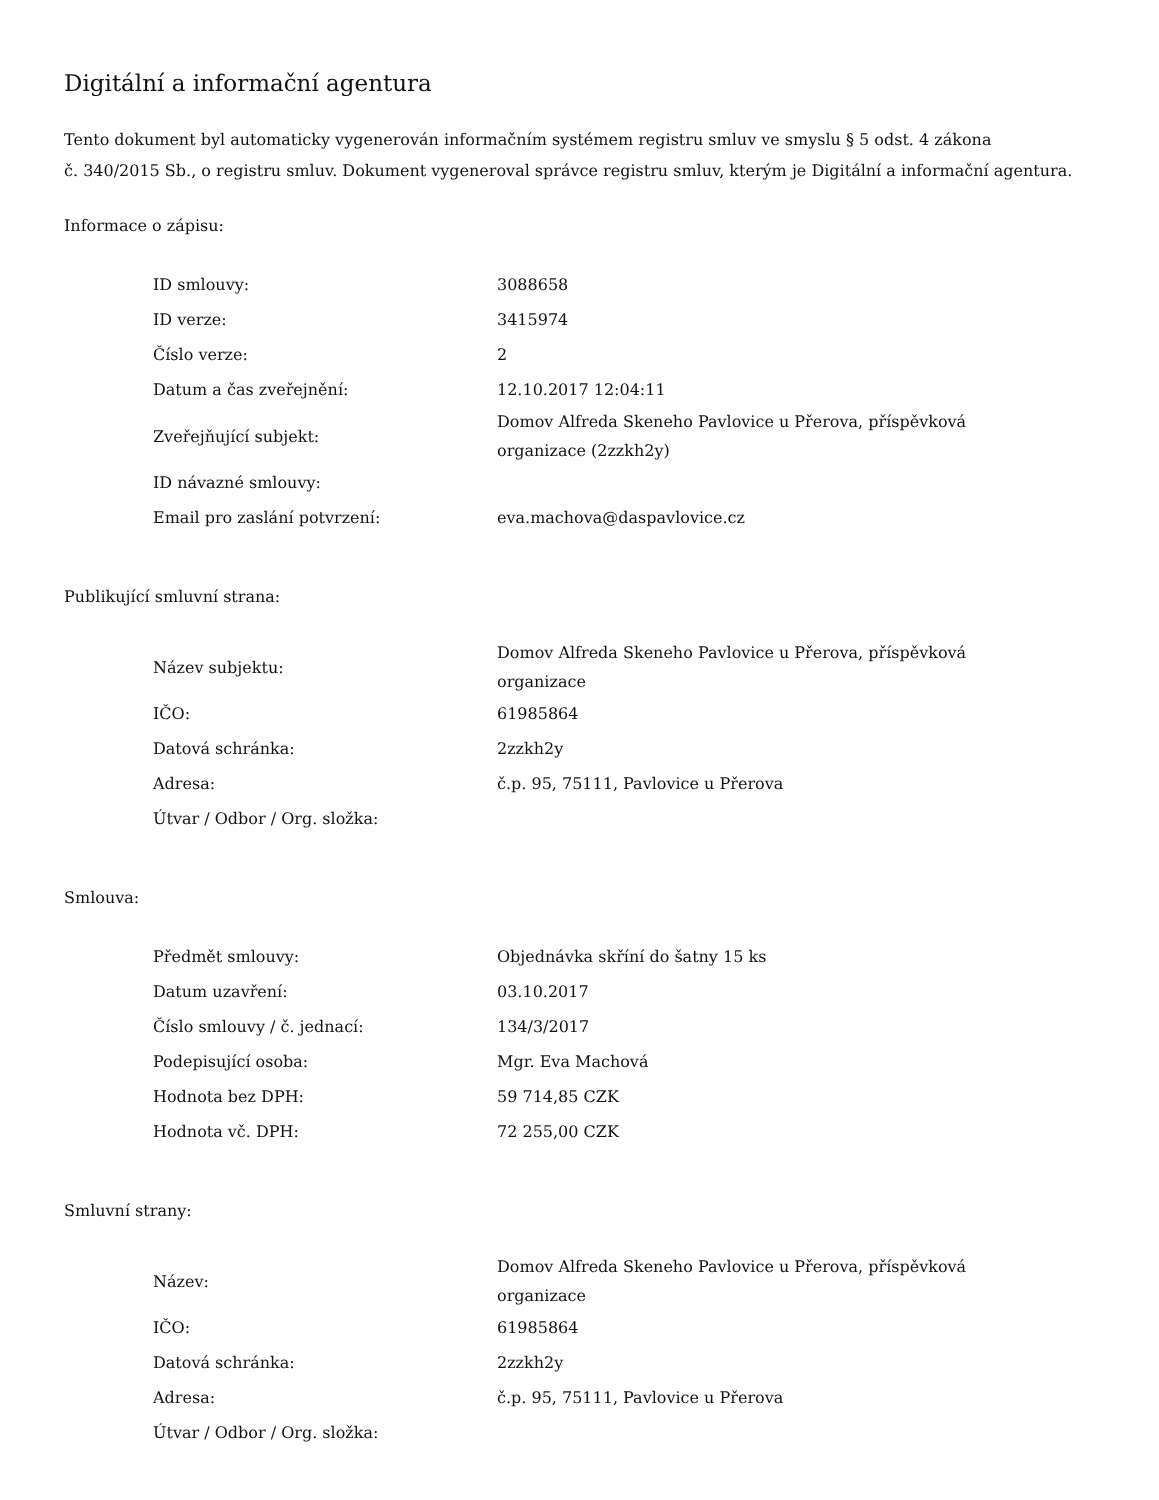Digitální a informační agentura
Tento dokument byl automaticky vygenerován informačním systémem registru smluv ve smyslu § 5 odst. 4 zákona
č. 340/2015 Sb., o registru smluv. Dokument vygeneroval správce registru smluv, kterým je Digitální a informační agentura.
Informace o zápisu:
| ID smlouvy: | 3088658 |
| ID verze: | 3415974 |
| Číslo verze: | 2 |
| Datum a čas zveřejnění: | 12.10.2017 12:04:11 |
| Zveřejňující subjekt: | Domov Alfreda Skeneho Pavlovice u Přerova, příspěvková organizace (2zzkh2y) |
| ID návazné smlouvy: | |
| Email pro zaslání potvrzení: | eva.machova@daspavlovice.cz |
Publikující smluvní strana:
| Název subjektu: | Domov Alfreda Skeneho Pavlovice u Přerova, příspěvková organizace |
| IČO: | 61985864 |
| Datová schránka: | 2zzkh2y |
| Adresa: | č.p. 95, 75111, Pavlovice u Přerova |
| Útvar / Odbor / Org. složka: | |
Smlouva:
| Předmět smlouvy: | Objednávka skříní do šatny 15 ks |
| Datum uzavření: | 03.10.2017 |
| Číslo smlouvy / č. jednací: | 134/3/2017 |
| Podepisující osoba: | Mgr. Eva Machová |
| Hodnota bez DPH: | 59 714,85 CZK |
| Hodnota vč. DPH: | 72 255,00 CZK |
Smluvní strany:
| Název: | Domov Alfreda Skeneho Pavlovice u Přerova, příspěvková organizace |
| IČO: | 61985864 |
| Datová schránka: | 2zzkh2y |
| Adresa: | č.p. 95, 75111, Pavlovice u Přerova |
| Útvar / Odbor / Org. složka: | |